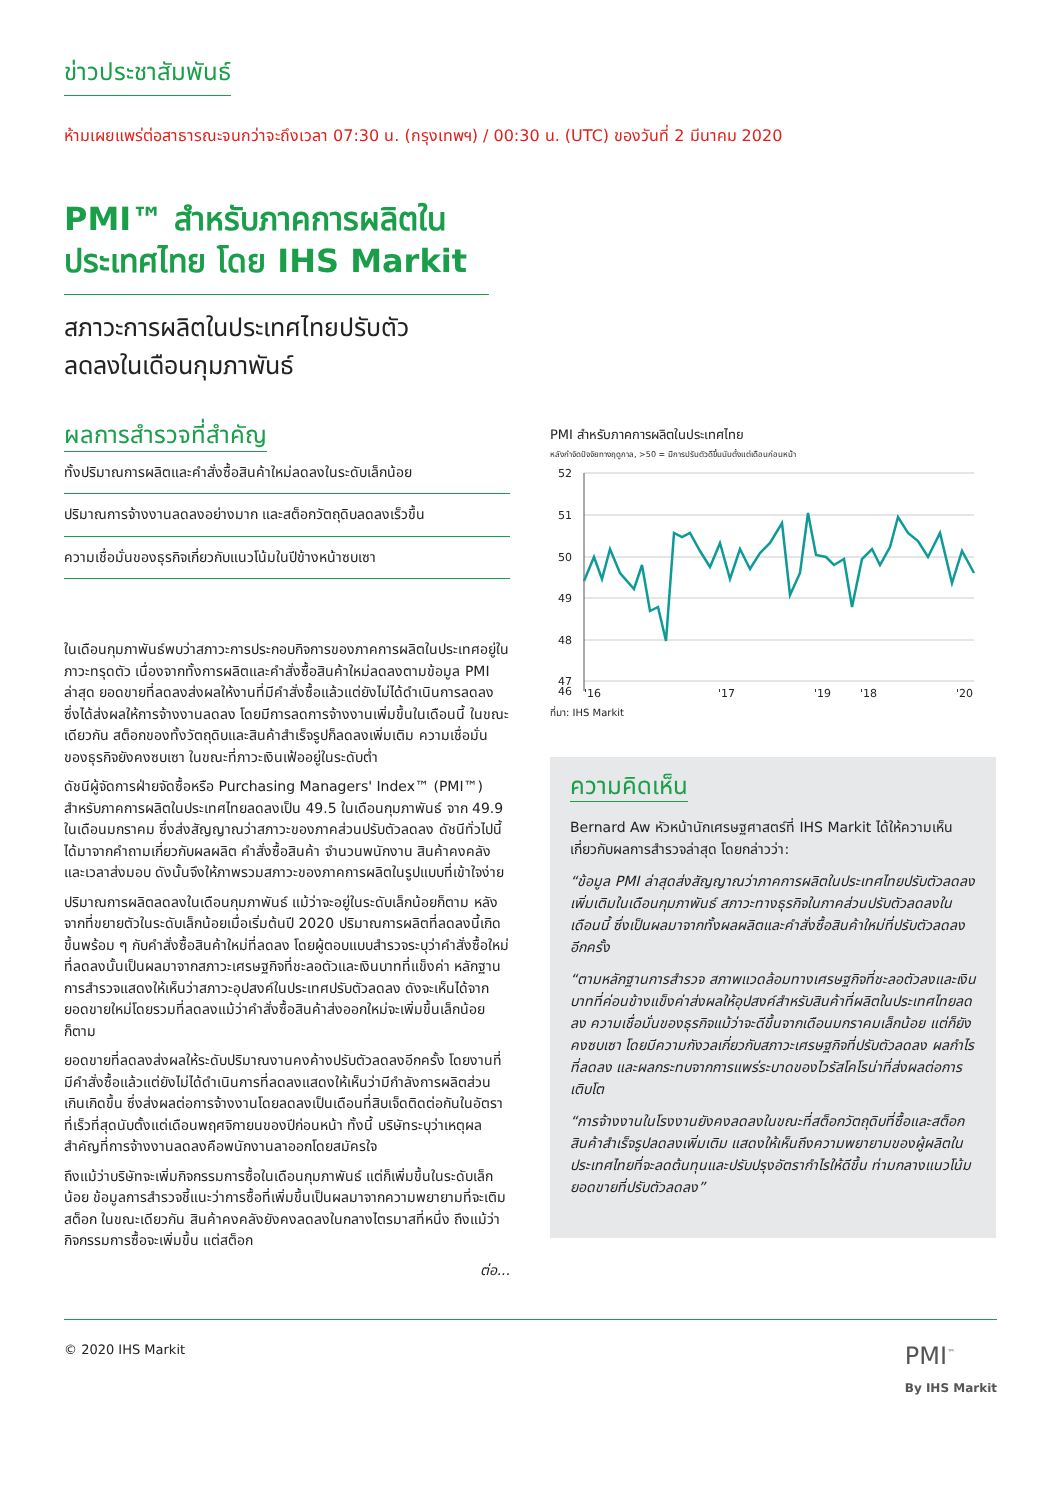ข่าวประชาสัมพันธ์
ห้ามเผยแพร่ต่อสาธารณะจนกว่าจะถึงเวลา 07:30 น. (กรุงเทพฯ) / 00:30 น. (UTC) ของวันที่ 2 มีนาคม 2020
PMI™ สำหรับภาคการผลิตใน ประเทศไทย โดย IHS Markit
สภาวะการผลิตในประเทศไทยปรับตัว
ลดลงในเดือนกุมภาพันธ์
ผลการสำรวจที่สำคัญ
ทั้งปริมาณการผลิตและคำสั่งซื้อสินค้าใหม่ลดลงในระดับเล็กน้อย
ปริมาณการจ้างงานลดลงอย่างมาก และสต็อกวัตถุดิบลดลงเร็วขึ้น
ความเชื่อมั่นของธุรกิจเกี่ยวกับแนวโน้มในปีข้างหน้าซบเซา
ในเดือนกุมภาพันธ์พบว่าสภาวะการประกอบกิจการของภาคการผลิตในประเทศอยู่ในภาวะทรุดตัว เนื่องจากทั้งการผลิตและคำสั่งซื้อสินค้าใหม่ลดลงตามข้อมูล PMI ล่าสุด ยอดขายที่ลดลงส่งผลให้งานที่มีคำสั่งซื้อแล้วแต่ยังไม่ได้ดำเนินการลดลง ซึ่งได้ส่งผลให้การจ้างงานลดลง โดยมีการลดการจ้างงานเพิ่มขึ้นในเดือนนี้ ในขณะเดียวกัน สต็อกของทั้งวัตถุดิบและสินค้าสำเร็จรูปก็ลดลงเพิ่มเติม ความเชื่อมั่นของธุรกิจยังคงซบเซา ในขณะที่ภาวะเงินเฟ้ออยู่ในระดับต่ำ
ดัชนีผู้จัดการฝ่ายจัดซื้อหรือ Purchasing Managers' Index™ (PMI™) สำหรับภาคการผลิตในประเทศไทยลดลงเป็น 49.5 ในเดือนกุมภาพันธ์ จาก 49.9 ในเดือนมกราคม ซึ่งส่งสัญญาณว่าสภาวะของภาคส่วนปรับตัวลดลง ดัชนีทั่วไปนี้ได้มาจากคำถามเกี่ยวกับผลผลิต คำสั่งซื้อสินค้า จำนวนพนักงาน สินค้าคงคลัง และเวลาส่งมอบ ดังนั้นจึงให้ภาพรวมสภาวะของภาคการผลิตในรูปแบบที่เข้าใจง่าย
ปริมาณการผลิตลดลงในเดือนกุมภาพันธ์ แม้ว่าจะอยู่ในระดับเล็กน้อยก็ตาม หลังจากที่ขยายตัวในระดับเล็กน้อยเมื่อเริ่มต้นปี 2020 ปริมาณการผลิตที่ลดลงนี้เกิดขึ้นพร้อม ๆ กับคำสั่งซื้อสินค้าใหม่ที่ลดลง โดยผู้ตอบแบบสำรวจระบุว่าคำสั่งซื้อใหม่ที่ลดลงนั้นเป็นผลมาจากสภาวะเศรษฐกิจที่ชะลอตัวและเงินบาทที่แข็งค่า หลักฐานการสำรวจแสดงให้เห็นว่าสภาวะอุปสงค์ในประเทศปรับตัวลดลง ดังจะเห็นได้จากยอดขายใหม่โดยรวมที่ลดลงแม้ว่าคำสั่งซื้อสินค้าส่งออกใหม่จะเพิ่มขึ้นเล็กน้อยก็ตาม
ยอดขายที่ลดลงส่งผลให้ระดับปริมาณงานคงค้างปรับตัวลดลงอีกครั้ง โดยงานที่มีคำสั่งซื้อแล้วแต่ยังไม่ได้ดำเนินการที่ลดลงแสดงให้เห็นว่ามีกำลังการผลิตส่วนเกินเกิดขึ้น ซึ่งส่งผลต่อการจ้างงานโดยลดลงเป็นเดือนที่สิบเจ็ดติดต่อกันในอัตราที่เร็วที่สุดนับตั้งแต่เดือนพฤศจิกายนของปีก่อนหน้า ทั้งนี้ บริษัทระบุว่าเหตุผลสำคัญที่การจ้างงานลดลงคือพนักงานลาออกโดยสมัครใจ
ถึงแม้ว่าบริษัทจะเพิ่มกิจกรรมการซื้อในเดือนกุมภาพันธ์ แต่ก็เพิ่มขึ้นในระดับเล็กน้อย ข้อมูลการสำรวจชี้แนะว่าการซื้อที่เพิ่มขึ้นเป็นผลมาจากความพยายามที่จะเติมสต็อก ในขณะเดียวกัน สินค้าคงคลังยังคงลดลงในกลางไตรมาสที่หนึ่ง ถึงแม้ว่ากิจกรรมการซื้อจะเพิ่มขึ้น แต่สต็อก
ต่อ...
PMI สำหรับภาคการผลิตในประเทศไทย
หลังกำจัดปัจจัยทางฤดูกาล, >50 = มีการปรับตัวดีขึ้นนับตั้งแต่เดือนก่อนหน้า
52
51
50
49
48
47
46
'16
'17
'18
'19
'20
ที่มา: IHS Markit
ความคิดเห็น
Bernard Aw หัวหน้านักเศรษฐศาสตร์ที่ IHS Markit ได้ให้ความเห็นเกี่ยวกับผลการสำรวจล่าสุด โดยกล่าวว่า:
“ข้อมูล PMI ล่าสุดส่งสัญญาณว่าภาคการผลิตในประเทศไทยปรับตัวลดลงเพิ่มเติมในเดือนกุมภาพันธ์ สภาวะทางธุรกิจในภาคส่วนปรับตัวลดลงในเดือนนี้ ซึ่งเป็นผลมาจากทั้งผลผลิตและคำสั่งซื้อสินค้าใหม่ที่ปรับตัวลดลงอีกครั้ง
“ตามหลักฐานการสำรวจ สภาพแวดล้อมทางเศรษฐกิจที่ชะลอตัวลงและเงินบาทที่ค่อนข้างแข็งค่าส่งผลให้อุปสงค์สำหรับสินค้าที่ผลิตในประเทศไทยลดลง ความเชื่อมั่นของธุรกิจแม้ว่าจะดีขึ้นจากเดือนมกราคมเล็กน้อย แต่ก็ยังคงซบเซา โดยมีความกังวลเกี่ยวกับสภาวะเศรษฐกิจที่ปรับตัวลดลง ผลกำไรที่ลดลง และผลกระทบจากการแพร่ระบาดของไวรัสโคโรน่าที่ส่งผลต่อการเติบโต
“การจ้างงานในโรงงานยังคงลดลงในขณะที่สต็อกวัตถุดิบที่ซื้อและสต็อกสินค้าสำเร็จรูปลดลงเพิ่มเติม แสดงให้เห็นถึงความพยายามของผู้ผลิตในประเทศไทยที่จะลดต้นทุนและปรับปรุงอัตรากำไรให้ดีขึ้น ท่ามกลางแนวโน้มยอดขายที่ปรับตัวลดลง”
© 2020 IHS Markit PMI<sup>™</sup>
By IHS Markit